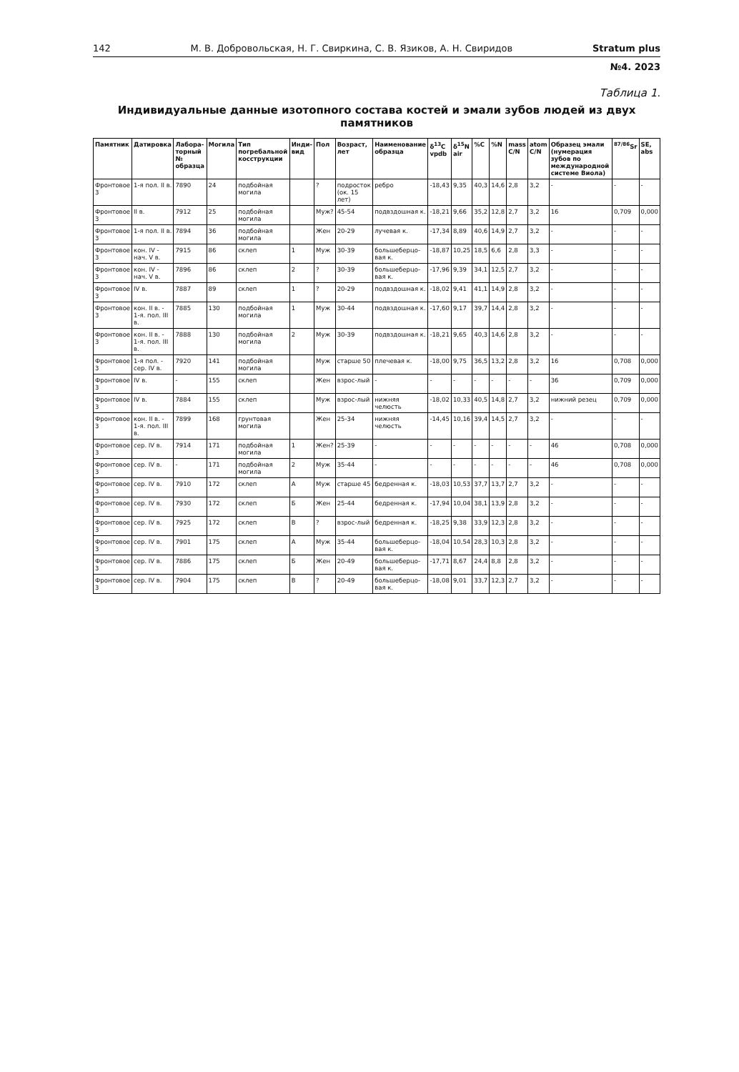142 М. В. Добровольская, Н. Г. Свиркина, С. В. Язиков, А. Н. Свиридов Stratum plus
№4. 2023
Таблица 1.
Индивидуальные данные изотопного состава костей и эмали зубов людей из двух памятников
| Памятник | Датировка | Лабора-торный № образца | Могила | Тип погребальной косструкции | Инди-вид | Пол | Возраст, лет | Наименование образца | δ<sup>13</sup>C vpdb | δ<sup>15</sup>N air | %C | %N | mass C/N | atom C/N | Образец эмали (нумерация зубов по международной системе Виола) | <sup>87/86</sup>Sr | SE, abs |
| --- | --- | --- | --- | --- | --- | --- | --- | --- | --- | --- | --- | --- | --- | --- | --- | --- | --- |
| Фронтовое 3 | 1-я пол. II в. | 7890 | 24 | подбойная могила | | ? | подросток (ок. 15 лет) | ребро | -18,43 | 9,35 | 40,3 | 14,6 | 2,8 | 3,2 | - | - | - |
| Фронтовое 3 | II в. | 7912 | 25 | подбойная могила | | Муж? | 45-54 | подвздошная к. | -18,21 | 9,66 | 35,2 | 12,8 | 2,7 | 3,2 | 16 | 0,709 | 0,000 |
| Фронтовое 3 | 1-я пол. II в. | 7894 | 36 | подбойная могила | | Жен | 20-29 | лучевая к. | -17,34 | 8,89 | 40,6 | 14,9 | 2,7 | 3,2 | - | - | - |
| Фронтовое 3 | кон. IV - нач. V в. | 7915 | 86 | склеп | 1 | Муж | 30-39 | большеберцо-вая к. | -18,87 | 10,25 | 18,5 | 6,6 | 2,8 | 3,3 | - | - | - |
| Фронтовое 3 | кон. IV - нач. V в. | 7896 | 86 | склеп | 2 | ? | 30-39 | большеберцо-вая к. | -17,96 | 9,39 | 34,1 | 12,5 | 2,7 | 3,2 | - | - | - |
| Фронтовое 3 | IV в. | 7887 | 89 | склеп | 1 | ? | 20-29 | подвздошная к. | -18,02 | 9,41 | 41,1 | 14,9 | 2,8 | 3,2 | - | - | - |
| Фронтовое 3 | кон. II в. - 1-я. пол. III в. | 7885 | 130 | подбойная могила | 1 | Муж | 30-44 | подвздошная к. | -17,60 | 9,17 | 39,7 | 14,4 | 2,8 | 3,2 | - | - | - |
| Фронтовое 3 | кон. II в. - 1-я. пол. III в. | 7888 | 130 | подбойная могила | 2 | Муж | 30-39 | подвздошная к. | -18,21 | 9,65 | 40,3 | 14,6 | 2,8 | 3,2 | - | - | - |
| Фронтовое 3 | 1-я пол. - сер. IV в. | 7920 | 141 | подбойная могила | | Муж | старше 50 | плечевая к. | -18,00 | 9,75 | 36,5 | 13,2 | 2,8 | 3,2 | 16 | 0,708 | 0,000 |
| Фронтовое 3 | IV в. | - | 155 | склеп | | Жен | взрос-лый | - | - | - | - | - | - | - | 36 | 0,709 | 0,000 |
| Фронтовое 3 | IV в. | 7884 | 155 | склеп | | Муж | взрос-лый | нижняя челюсть | -18,02 | 10,33 | 40,5 | 14,8 | 2,7 | 3,2 | нижний резец | 0,709 | 0,000 |
| Фронтовое 3 | кон. II в. - 1-я. пол. III в. | 7899 | 168 | грунтовая могила | | Жен | 25-34 | нижняя челюсть | -14,45 | 10,16 | 39,4 | 14,5 | 2,7 | 3,2 | - | - | - |
| Фронтовое 3 | сер. IV в. | 7914 | 171 | подбойная могила | 1 | Жен? | 25-39 | - | - | - | - | - | - | - | 46 | 0,708 | 0,000 |
| Фронтовое 3 | сер. IV в. | - | 171 | подбойная могила | 2 | Муж | 35-44 | - | - | - | - | - | - | - | 46 | 0,708 | 0,000 |
| Фронтовое 3 | сер. IV в. | 7910 | 172 | склеп | А | Муж | старше 45 | бедренная к. | -18,03 | 10,53 | 37,7 | 13,7 | 2,7 | 3,2 | - | - | - |
| Фронтовое 3 | сер. IV в. | 7930 | 172 | склеп | Б | Жен | 25-44 | бедренная к. | -17,94 | 10,04 | 38,1 | 13,9 | 2,8 | 3,2 | - | - | - |
| Фронтовое 3 | сер. IV в. | 7925 | 172 | склеп | В | ? | взрос-лый | бедренная к. | -18,25 | 9,38 | 33,9 | 12,3 | 2,8 | 3,2 | - | - | - |
| Фронтовое 3 | сер. IV в. | 7901 | 175 | склеп | А | Муж | 35-44 | большеберцо-вая к. | -18,04 | 10,54 | 28,3 | 10,3 | 2,8 | 3,2 | - | - | - |
| Фронтовое 3 | сер. IV в. | 7886 | 175 | склеп | Б | Жен | 20-49 | большеберцо-вая к. | -17,71 | 8,67 | 24,4 | 8,8 | 2,8 | 3,2 | - | - | - |
| Фронтовое 3 | сер. IV в. | 7904 | 175 | склеп | В | ? | 20-49 | большеберцо-вая к. | -18,08 | 9,01 | 33,7 | 12,3 | 2,7 | 3,2 | - | - | - |